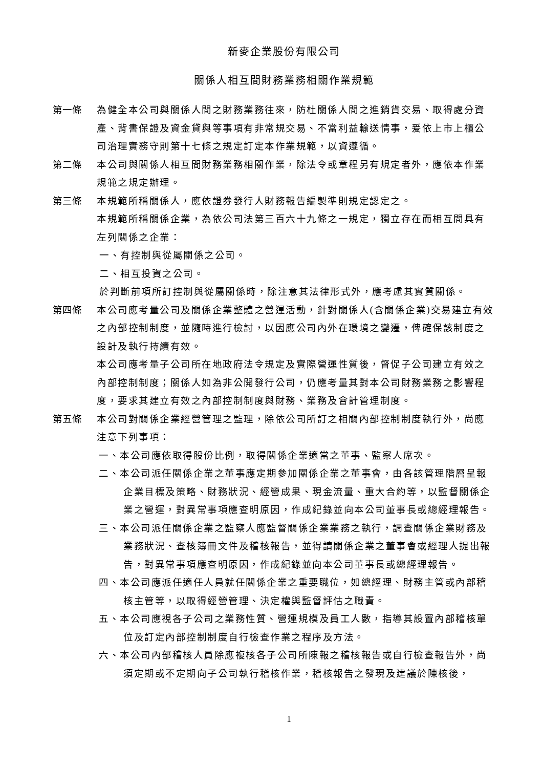新麥企業股份有限公司
關係人相互間財務業務相關作業規範
第一條 為健全本公司與關係人間之財務業務往來，防杜關係人間之進銷貨交易、取得處分資產、背書保證及資金貸與等事項有非常規交易、不當利益輸送情事，爰依上市上櫃公司治理實務守則第十七條之規定訂定本作業規範，以資遵循。
第二條 本公司與關係人相互間財務業務相關作業，除法令或章程另有規定者外，應依本作業規範之規定辦理。
第三條 本規範所稱關係人，應依證券發行人財務報告編製準則規定認定之。
本規範所稱關係企業，為依公司法第三百六十九條之一規定，獨立存在而相互間具有左列關係之企業：
一、有控制與從屬關係之公司。
二、相互投資之公司。
於判斷前項所訂控制與從屬關係時，除注意其法律形式外，應考慮其實質關係。
第四條 本公司應考量公司及關係企業整體之營運活動，針對關係人(含關係企業)交易建立有效之內部控制制度，並隨時進行檢討，以因應公司內外在環境之變遷，俾確保該制度之設計及執行持續有效。
本公司應考量子公司所在地政府法令規定及實際營運性質後，督促子公司建立有效之內部控制制度；關係人如為非公開發行公司，仍應考量其對本公司財務業務之影響程度，要求其建立有效之內部控制制度與財務、業務及會計管理制度。
第五條 本公司對關係企業經營管理之監理，除依公司所訂之相關內部控制制度執行外，尚應注意下列事項：
一、本公司應依取得股份比例，取得關係企業適當之董事、監察人席次。
二、本公司派任關係企業之董事應定期參加關係企業之董事會，由各該管理階層呈報企業目標及策略、財務狀況、經營成果、現金流量、重大合約等，以監督關係企業之營運，對異常事項應查明原因，作成紀錄並向本公司董事長或總經理報告。
三、本公司派任關係企業之監察人應監督關係企業業務之執行，調查關係企業財務及業務狀況、查核簿冊文件及稽核報告，並得請關係企業之董事會或經理人提出報告，對異常事項應查明原因，作成紀錄並向本公司董事長或總經理報告。
四、本公司應派任適任人員就任關係企業之重要職位，如總經理、財務主管或內部稽核主管等，以取得經營管理、決定權與監督評估之職責。
五、本公司應視各子公司之業務性質、營運規模及員工人數，指導其設置內部稽核單位及訂定內部控制制度自行檢查作業之程序及方法。
六、本公司內部稽核人員除應複核各子公司所陳報之稽核報告或自行檢查報告外，尚須定期或不定期向子公司執行稽核作業，稽核報告之發現及建議於陳核後，
1